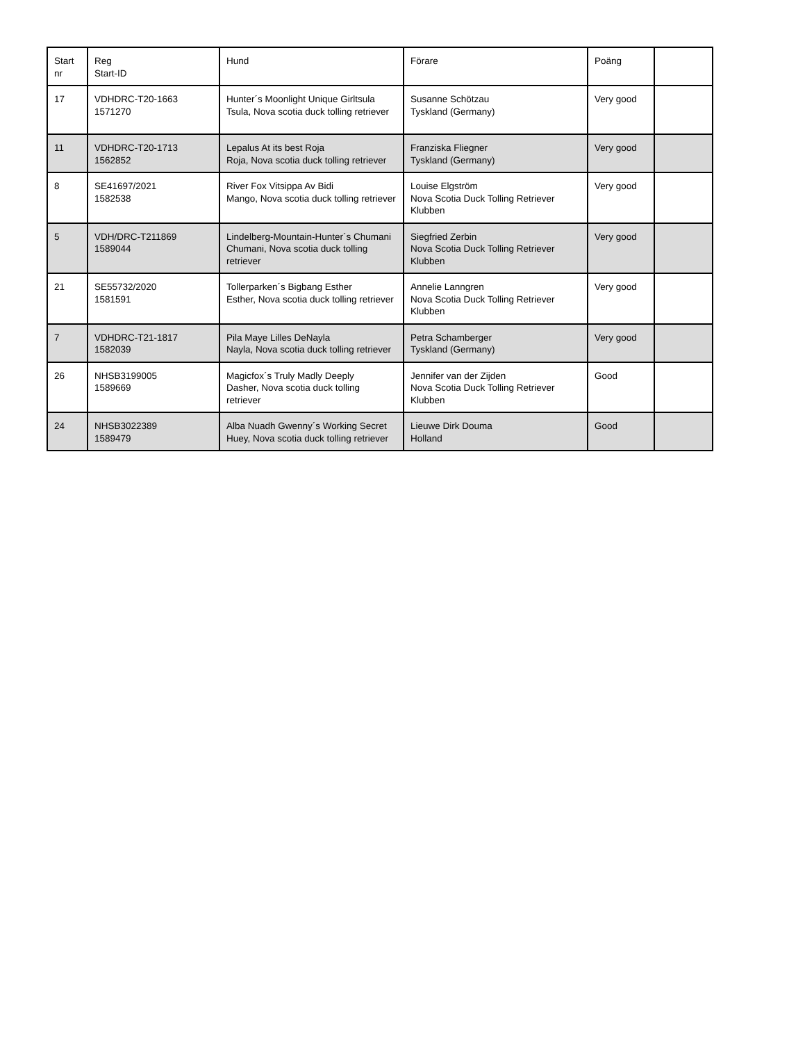| Start nr | Reg Start-ID | Hund | Förare | Poäng | |
| --- | --- | --- | --- | --- | --- |
| 17 | VDHDRC-T20-1663 1571270 | Hunter´s Moonlight Unique Girltsula Tsula, Nova scotia duck tolling retriever | Susanne Schötzau Tyskland (Germany) | Very good | |
| 11 | VDHDRC-T20-1713 1562852 | Lepalus At its best Roja Roja, Nova scotia duck tolling retriever | Franziska Fliegner Tyskland (Germany) | Very good | |
| 8 | SE41697/2021 1582538 | River Fox Vitsippa Av Bidi Mango, Nova scotia duck tolling retriever | Louise Elgström Nova Scotia Duck Tolling Retriever Klubben | Very good | |
| 5 | VDH/DRC-T211869 1589044 | Lindelberg-Mountain-Hunter´s Chumani Chumani, Nova scotia duck tolling retriever | Siegfried Zerbin Nova Scotia Duck Tolling Retriever Klubben | Very good | |
| 21 | SE55732/2020 1581591 | Tollerparken´s Bigbang Esther Esther, Nova scotia duck tolling retriever | Annelie Lanngren Nova Scotia Duck Tolling Retriever Klubben | Very good | |
| 7 | VDHDRC-T21-1817 1582039 | Pila Maye Lilles DeNayla Nayla, Nova scotia duck tolling retriever | Petra Schamberger Tyskland (Germany) | Very good | |
| 26 | NHSB3199005 1589669 | Magicfox´s Truly Madly Deeply Dasher, Nova scotia duck tolling retriever | Jennifer van der Zijden Nova Scotia Duck Tolling Retriever Klubben | Good | |
| 24 | NHSB3022389 1589479 | Alba Nuadh Gwenny´s Working Secret Huey, Nova scotia duck tolling retriever | Lieuwe Dirk Douma Holland | Good | |